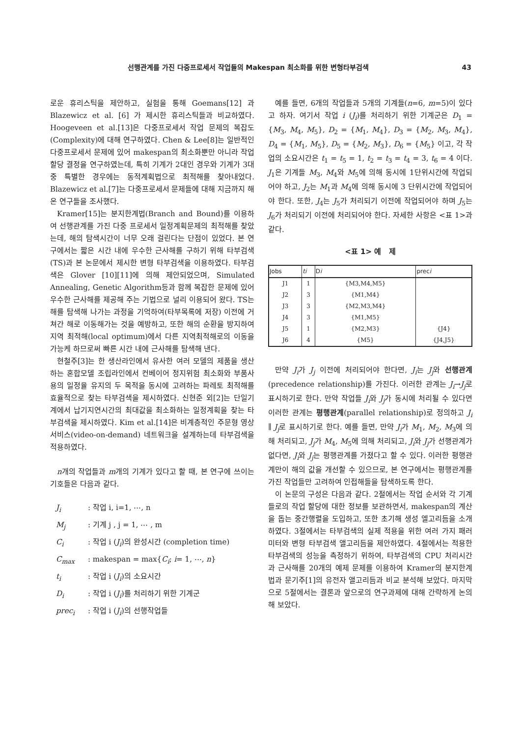선행관계를 가진 다중프로세서 작업들의 Makespan 최소화를 위한 변형타부검색 43
로운 휴리스틱을 제안하고, 실험을 통해 Goemans[12] 과 Blazewicz et al. [6] 가 제시한 휴리스틱들과 비교하였다. Hoogeveen et al.[13]은 다중프로세서 작업 문제의 복잡도(Complexity)에 대해 연구하였다. Chen & Lee[8]는 일반적인 다중프로세서 문제에 있어 makespan의 최소화뿐만 아니라 작업할당 결정을 연구하였는데, 특히 기계가 2대인 경우와 기계가 3대중 특별한 경우에는 동적계획법으로 최적해를 찾아내었다. Blazewicz et al.[7]는 다중프로세서 문제들에 대해 지금까지 해온 연구들을 조사했다.
Kramer[15]는 분지한계법(Branch and Bound)를 이용하여 선행관계를 가진 다중 프로세서 일정계획문제의 최적해를 찾았는데, 해의 탐색시간이 너무 오래 걸린다는 단점이 있었다. 본 연구에서는 짧은 시간 내에 우수한 근사해를 구하기 위해 타부검색(TS)과 본 논문에서 제시한 변형 타부검색을 이용하였다. 타부검색은 Glover [10][11]에 의해 제안되었으며, Simulated Annealing, Genetic Algorithm등과 함께 복잡한 문제에 있어 우수한 근사해를 제공해 주는 기법으로 널리 이용되어 왔다. TS는 해를 탐색해 나가는 과정을 기억하여(타부목록에 저장) 이전에 거쳐간 해로 이동해가는 것을 예방하고, 또한 해의 순환을 방지하여 지역 최적해(local optimum)에서 다른 지역최적해로의 이동을 가능케 하므로써 빠른 시간 내에 근사해를 탐색해 낸다.
현철주[3]는 한 생산라인에서 유사한 여러 모델의 제품을 생산하는 혼합모델 조립라인에서 컨베이어 정지위험 최소화와 부품사용의 일정율 유지의 두 목적을 동시에 고려하는 파레토 최적해를 효율적으로 찾는 타부검색을 제시하였다. 신현준 외[2]는 단일기계에서 납기지연시간의 최대값을 최소화하는 일정계획을 찾는 타부검색을 제시하였다. Kim et al.[14]은 비계층적인 주문형 영상 서비스(video-on-demand) 네트워크을 설계하는데 타부검색을 적용하였다.
n개의 작업들과 m개의 기계가 있다고 할 때, 본 연구에 쓰이는 기호들은 다음과 같다.
J<sub>i</sub>: 작업 i, i=1, ⋯, n
M<sub>j</sub>: 기계 j , j = 1, ⋯ , m
C<sub>i</sub>: 작업 i (J<sub>i</sub>)의 완성시간 (completion time)
C<sub>max</sub>: makespan = max{C<sub>i</sub>; i= 1, ⋯, n}
t<sub>i</sub>: 작업 i (J<sub>i</sub>)의 소요시간
D<sub>i</sub>: 작업 i (J<sub>i</sub>)를 처리하기 위한 기계군
prec<sub>i</sub>: 작업 i (J<sub>i</sub>)의 선행작업들
예를 들면, 6개의 작업들과 5개의 기계들(n=6, m=5)이 있다고 하자. 여기서 작업 i (J<sub>i</sub>)를 처리하기 위한 기계군은 D<sub>1</sub> = {M<sub>3</sub>, M<sub>4</sub>, M<sub>5</sub>}, D<sub>2</sub> = {M<sub>1</sub>, M<sub>4</sub>}, D<sub>3</sub> = {M<sub>2</sub>, M<sub>3</sub>, M<sub>4</sub>}, D<sub>4</sub> = {M<sub>1</sub>, M<sub>5</sub>}, D<sub>5</sub> = {M<sub>2</sub>, M<sub>3</sub>}, D<sub>6</sub> = {M<sub>5</sub>} 이고, 각 작업의 소요시간은 t<sub>1</sub> = t<sub>5</sub> = 1, t<sub>2</sub> = t<sub>3</sub> = t<sub>4</sub> = 3, t<sub>6</sub> = 4 이다. J<sub>1</sub>은 기계들 M<sub>3</sub>, M<sub>4</sub>와 M<sub>5</sub>에 의해 동시에 1단위시간에 작업되어야 하고, J<sub>2</sub>는 M<sub>1</sub>과 M<sub>4</sub>에 의해 동시에 3 단위시간에 작업되어야 한다. 또한, J<sub>4</sub>는 J<sub>5</sub>가 처리되기 이전에 작업되어야 하며 J<sub>5</sub>는 J<sub>6</sub>가 처리되기 이전에 처리되어야 한다. 자세한 사항은 <표 1>과 같다.
<표 1> 예 제
| Jobs | ti | D i | prec i |
| --- | --- | --- | --- |
| J1 | 1 | {M3,M4,M5} | |
| J2 | 3 | {M1,M4} | |
| J3 | 3 | {M2,M3,M4} | |
| J4 | 3 | {M1,M5} | |
| J5 | 1 | {M2,M3} | {J4} |
| J6 | 4 | {M5} | {J4,J5} |
만약 J<sub>i</sub>가 J<sub>j</sub> 이전에 처리되어야 한다면, J<sub>i</sub>는 J<sub>j</sub>와 선행관계(precedence relationship)를 가진다. 이러한 관계는 J<sub>i</sub>→J<sub>j</sub>로 표시하기로 한다. 만약 작업들 J<sub>i</sub>와 J<sub>j</sub>가 동시에 처리될 수 있다면 이러한 관계는 평행관계(parallel relationship)로 정의하고 J<sub>i</sub> ∥ J<sub>j</sub>로 표시하기로 한다. 예를 들면, 만약 J<sub>i</sub>가 M<sub>1</sub>, M<sub>2</sub>, M<sub>3</sub>에 의해 처리되고, J<sub>j</sub>가 M<sub>4</sub>, M<sub>5</sub>에 의해 처리되고, J<sub>i</sub>와 J<sub>j</sub>가 선행관계가 없다면, J<sub>i</sub>와 J<sub>j</sub>는 평행관계를 가졌다고 할 수 있다. 이러한 평행관계만이 해의 값을 개선할 수 있으므로, 본 연구에서는 평행관계를 가진 작업들만 고려하여 인접해들을 탐색하도록 한다.
이 논문의 구성은 다음과 같다. 2절에서는 작업 순서와 각 기계들로의 작업 할당에 대한 정보를 보관하면서, makespan의 계산을 돕는 중간행렬을 도입하고, 또한 초기해 생성 엘고리듬을 소개하였다. 3절에서는 타부검색의 실제 적용을 위한 여러 가지 패러미터와 변형 타부검색 앨고리듬을 제안하였다. 4절에서는 적용한 타부검색의 성능을 측정하기 위하여, 타부검색의 CPU 처리시간과 근사해를 20개의 예제 문제를 이용하여 Kramer의 분지한계법과 문기주[1]의 유전자 앨고리듬과 비교 분석해 보았다. 마지막으로 5절에서는 결론과 앞으로의 연구과제에 대해 간략하게 논의해 보았다.